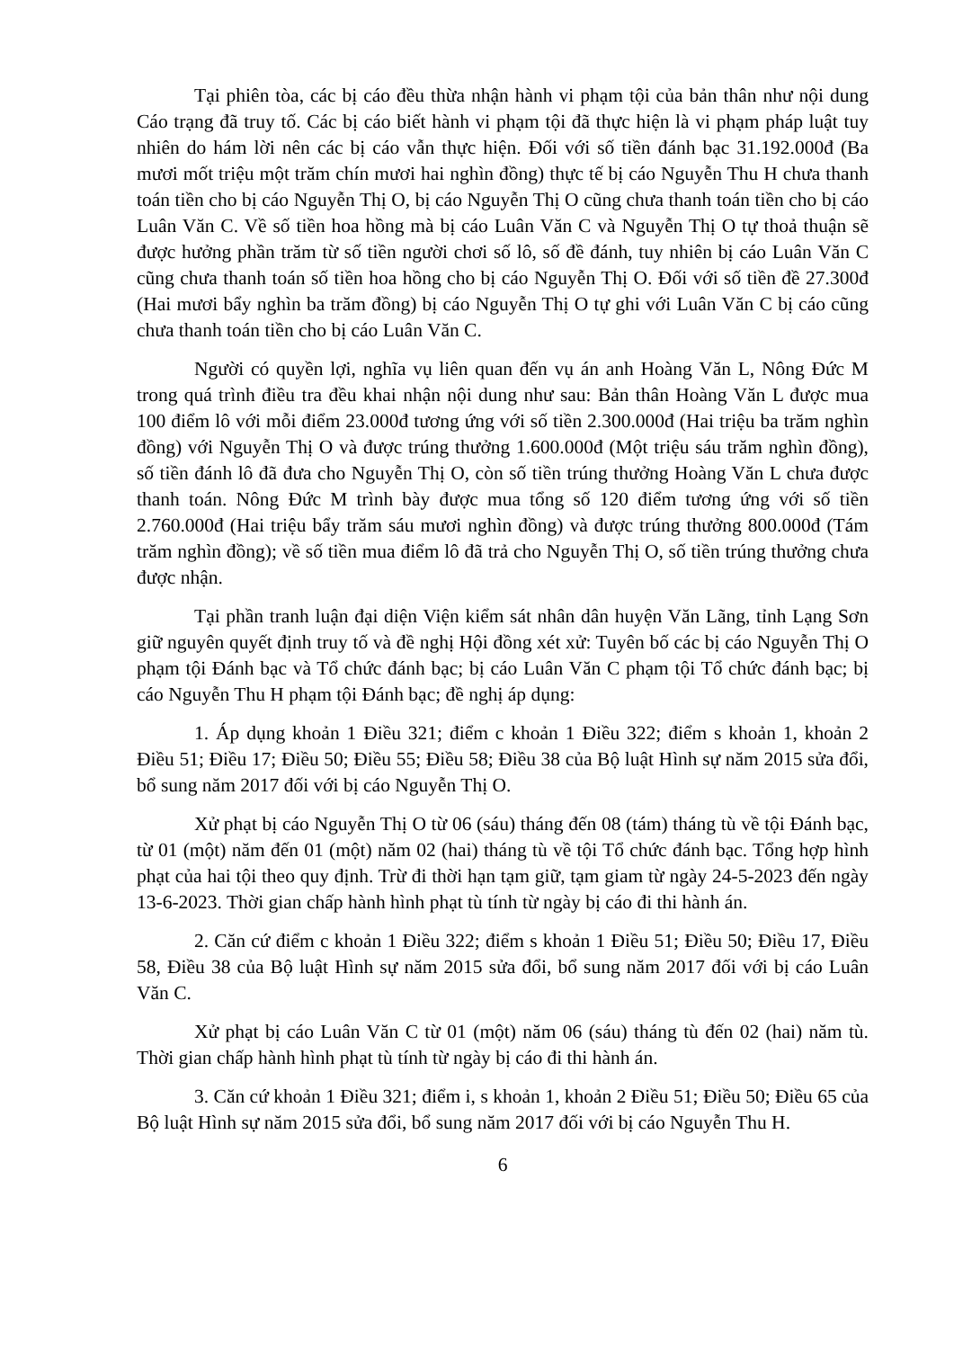Tại phiên tòa, các bị cáo đều thừa nhận hành vi phạm tội của bản thân như nội dung Cáo trạng đã truy tố. Các bị cáo biết hành vi phạm tội đã thực hiện là vi phạm pháp luật tuy nhiên do hám lời nên các bị cáo vẫn thực hiện. Đối với số tiền đánh bạc 31.192.000đ (Ba mươi mốt triệu một trăm chín mươi hai nghìn đồng) thực tế bị cáo Nguyễn Thu H chưa thanh toán tiền cho bị cáo Nguyễn Thị O, bị cáo Nguyễn Thị O cũng chưa thanh toán tiền cho bị cáo Luân Văn C. Về số tiền hoa hồng mà bị cáo Luân Văn C và Nguyễn Thị O tự thoả thuận sẽ được hưởng phần trăm từ số tiền người chơi số lô, số đề đánh, tuy nhiên bị cáo Luân Văn C cũng chưa thanh toán số tiền hoa hồng cho bị cáo Nguyễn Thị O. Đối với số tiền đề 27.300đ (Hai mươi bẩy nghìn ba trăm đồng) bị cáo Nguyễn Thị O tự ghi với Luân Văn C bị cáo cũng chưa thanh toán tiền cho bị cáo Luân Văn C.
Người có quyền lợi, nghĩa vụ liên quan đến vụ án anh Hoàng Văn L, Nông Đức M trong quá trình điều tra đều khai nhận nội dung như sau: Bản thân Hoàng Văn L được mua 100 điểm lô với mỗi điểm 23.000đ tương ứng với số tiền 2.300.000đ (Hai triệu ba trăm nghìn đồng) với Nguyễn Thị O và được trúng thưởng 1.600.000đ (Một triệu sáu trăm nghìn đồng), số tiền đánh lô đã đưa cho Nguyễn Thị O, còn số tiền trúng thưởng Hoàng Văn L chưa được thanh toán. Nông Đức M trình bày được mua tổng số 120 điểm tương ứng với số tiền 2.760.000đ (Hai triệu bẩy trăm sáu mươi nghìn đồng) và được trúng thưởng 800.000đ (Tám trăm nghìn đồng); về số tiền mua điểm lô đã trả cho Nguyễn Thị O, số tiền trúng thưởng chưa được nhận.
Tại phần tranh luận đại diện Viện kiểm sát nhân dân huyện Văn Lãng, tỉnh Lạng Sơn giữ nguyên quyết định truy tố và đề nghị Hội đồng xét xử: Tuyên bố các bị cáo Nguyễn Thị O phạm tội Đánh bạc và Tổ chức đánh bạc; bị cáo Luân Văn C phạm tội Tổ chức đánh bạc; bị cáo Nguyễn Thu H phạm tội Đánh bạc; đề nghị áp dụng:
1. Áp dụng khoản 1 Điều 321; điểm c khoản 1 Điều 322; điểm s khoản 1, khoản 2 Điều 51; Điều 17; Điều 50; Điều 55; Điều 58; Điều 38 của Bộ luật Hình sự năm 2015 sửa đổi, bổ sung năm 2017 đối với bị cáo Nguyễn Thị O.
Xử phạt bị cáo Nguyễn Thị O từ 06 (sáu) tháng đến 08 (tám) tháng tù về tội Đánh bạc, từ 01 (một) năm đến 01 (một) năm 02 (hai) tháng tù về tội Tổ chức đánh bạc. Tổng hợp hình phạt của hai tội theo quy định. Trừ đi thời hạn tạm giữ, tạm giam từ ngày 24-5-2023 đến ngày 13-6-2023. Thời gian chấp hành hình phạt tù tính từ ngày bị cáo đi thi hành án.
2. Căn cứ điểm c khoản 1 Điều 322; điểm s khoản 1 Điều 51; Điều 50; Điều 17, Điều 58, Điều 38 của Bộ luật Hình sự năm 2015 sửa đổi, bổ sung năm 2017 đối với bị cáo Luân Văn C.
Xử phạt bị cáo Luân Văn C từ 01 (một) năm 06 (sáu) tháng tù đến 02 (hai) năm tù. Thời gian chấp hành hình phạt tù tính từ ngày bị cáo đi thi hành án.
3. Căn cứ khoản 1 Điều 321; điểm i, s khoản 1, khoản 2 Điều 51; Điều 50; Điều 65 của Bộ luật Hình sự năm 2015 sửa đổi, bổ sung năm 2017 đối với bị cáo Nguyễn Thu H.
6